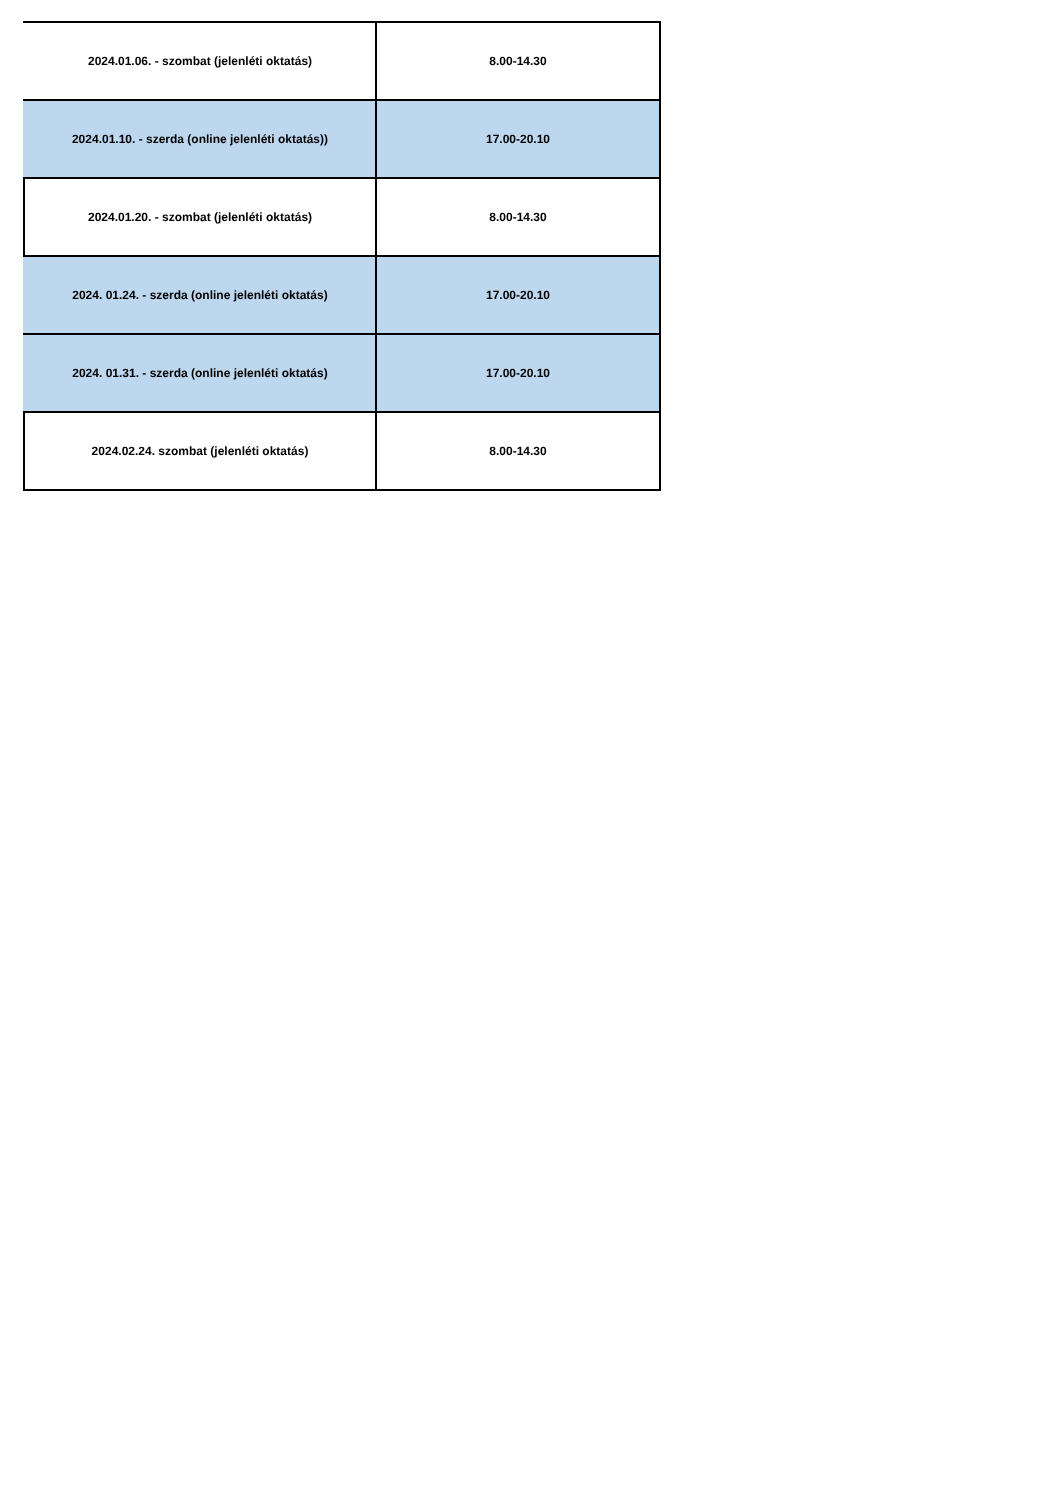| 2024.01.06. - szombat (jelenléti oktatás) | 8.00-14.30 |
| 2024.01.10. - szerda (online jelenléti oktatás)) | 17.00-20.10 |
| 2024.01.20. - szombat (jelenléti oktatás) | 8.00-14.30 |
| 2024. 01.24. - szerda (online jelenléti oktatás) | 17.00-20.10 |
| 2024. 01.31. - szerda (online jelenléti oktatás) | 17.00-20.10 |
| 2024.02.24. szombat (jelenléti oktatás) | 8.00-14.30 |